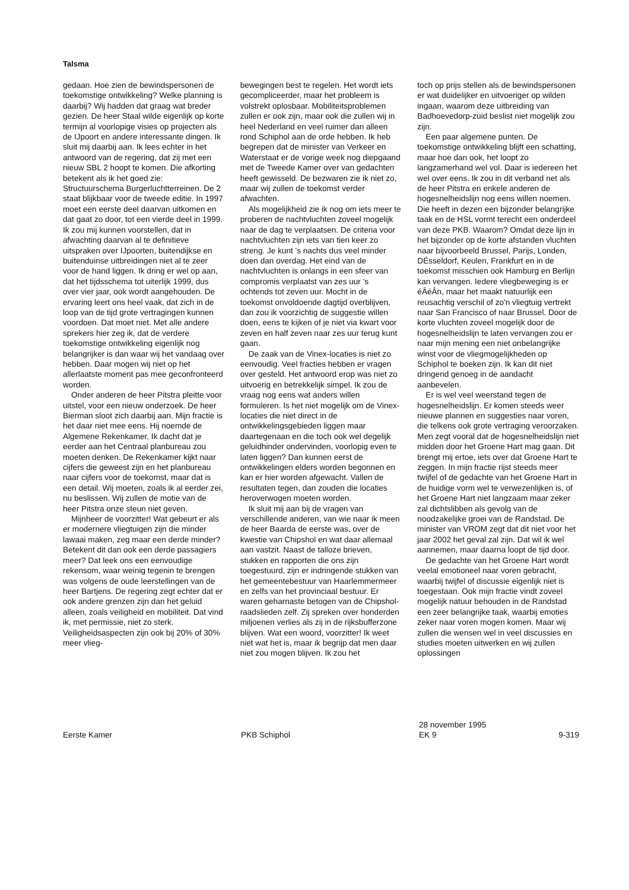Talsma
gedaan. Hoe zien de bewindspersonen de toekomstige ontwikkeling? Welke planning is daarbij? Wij hadden dat graag wat breder gezien. De heer Staal wilde eigenlijk op korte termijn al voorlopige visies op projecten als de IJpoort en andere interessante dingen. Ik sluit mij daarbij aan. Ik lees echter in het antwoord van de regering, dat zij met een nieuw SBL 2 hoopt te komen. Die afkorting betekent als ik het goed zie: Structuurschema Burgerluchtterreinen. De 2 staat blijkbaar voor de tweede editie. In 1997 moet een eerste deel daarvan uitkomen en dat gaat zo door, tot een vierde deel in 1999. Ik zou mij kunnen voorstellen, dat in afwachting daarvan al te definitieve uitspraken over IJpoorten, buitendijkse en buitenduinse uitbreidingen niet al te zeer voor de hand liggen. Ik dring er wel op aan, dat het tijdsschema tot uiterlijk 1999, dus over vier jaar, ook wordt aangehouden. De ervaring leert ons heel vaak, dat zich in de loop van de tijd grote vertragingen kunnen voordoen. Dat moet niet. Met alle andere sprekers hier zeg ik, dat de verdere toekomstige ontwikkeling eigenlijk nog belangrijker is dan waar wij het vandaag over hebben. Daar mogen wij niet op het allerlaatste moment pas mee geconfronteerd worden.
Onder anderen de heer Pitstra pleitte voor uitstel, voor een nieuw onderzoek. De heer Bierman sloot zich daarbij aan. Mijn fractie is het daar niet mee eens. Hij noemde de Algemene Rekenkamer. Ik dacht dat je eerder aan het Centraal planbureau zou moeten denken. De Rekenkamer kijkt naar cijfers die geweest zijn en het planbureau naar cijfers voor de toekomst, maar dat is een detail. Wij moeten, zoals ik al eerder zei, nu beslissen. Wij zullen de motie van de heer Pitstra onze steun niet geven.
Mijnheer de voorzitter! Wat gebeurt er als er modernere vliegtuigen zijn die minder lawaai maken, zeg maar een derde minder? Betekent dit dan ook een derde passagiers meer? Dat leek ons een eenvoudige rekensom, waar weinig tegenin te brengen was volgens de oude leerstellingen van de heer Bartjens. De regering zegt echter dat er ook andere grenzen zijn dan het geluid alleen, zoals veiligheid en mobiliteit. Dat vind ik, met permissie, niet zo sterk. Veiligheidsaspecten zijn ook bij 20% of 30% meer vlieg-
bewegingen best te regelen. Het wordt iets gecompliceerder, maar het probleem is volstrekt oplosbaar. Mobiliteitsproblemen zullen er ook zijn, maar ook die zullen wij in heel Nederland en veel ruimer dan alleen rond Schiphol aan de orde hebben. Ik heb begrepen dat de minister van Verkeer en Waterstaat er de vorige week nog diepgaand met de Tweede Kamer over van gedachten heeft gewisseld. De bezwaren zie ik niet zo, maar wij zullen de toekomst verder afwachten.
Als mogelijkheid zie ik nog om iets meer te proberen de nachtvluchten zoveel mogelijk naar de dag te verplaatsen. De criteria voor nachtvluchten zijn iets van tien keer zo streng. Je kunt 's nachts dus veel minder doen dan overdag. Het eind van de nachtvluchten is onlangs in een sfeer van compromis verplaatst van zes uur 's ochtends tot zeven uur. Mocht in de toekomst onvoldoende dagtijd overblijven, dan zou ik voorzichtig de suggestie willen doen, eens te kijken of je niet via kwart voor zeven en half zeven naar zes uur terug kunt gaan.
De zaak van de Vinex-locaties is niet zo eenvoudig. Veel fracties hebben er vragen over gesteld. Het antwoord erop was niet zo uitvoerig en betrekkelijk simpel. Ik zou de vraag nog eens wat anders willen formuleren. Is het niet mogelijk om de Vinex-locaties die niet direct in de ontwikkelingsgebieden liggen maar daartegenaan en die toch ook wel degelijk geluidhinder ondervinden, voorlopig even te laten liggen? Dan kunnen eerst de ontwikkelingen elders worden begonnen en kan er hier worden afgewacht. Vallen de resultaten tegen, dan zouden die locaties heroverwogen moeten worden.
Ik sluit mij aan bij de vragen van verschillende anderen, van wie naar ik meen de heer Baarda de eerste was, over de kwestie van Chipshol en wat daar allemaal aan vastzit. Naast de talloze brieven, stukken en rapporten die ons zijn toegestuurd, zijn er indringende stukken van het gemeentebestuur van Haarlemmermeer en zelfs van het provinciaal bestuur. Er waren geharnaste betogen van de Chipshol-raadslieden zelf. Zij spreken over honderden miljoenen verlies als zij in de rijksbufferzone blijven. Wat een woord, voorzitter! Ik weet niet wat het is, maar ik begrijp dat men daar niet zou mogen blijven. Ik zou het
toch op prijs stellen als de bewindspersonen er wat duidelijker en uitvoeriger op wilden ingaan, waarom deze uitbreiding van Badhoevedorp-zuid beslist niet mogelijk zou zijn.
Een paar algemene punten. De toekomstige ontwikkeling blijft een schatting, maar hoe dan ook, het loopt zo langzamerhand wel vol. Daar is iedereen het wel over eens. Ik zou in dit verband net als de heer Pitstra en enkele anderen de hogesnelheidslijn nog eens willen noemen. Die heeft in dezen een bijzonder belangrijke taak en de HSL vormt terecht een onderdeel van deze PKB. Waarom? Omdat deze lijn in het bijzonder op de korte afstanden vluchten naar bijvoorbeeld Brussel, Parijs, Londen, DÉsseldorf, Keulen, Frankfurt en in de toekomst misschien ook Hamburg en Berlijn kan vervangen. Iedere vliegbeweging is er éÂéÂn, maar het maakt natuurlijk een reusachtig verschil of zo'n vliegtuig vertrekt naar San Francisco of naar Brussel. Door de korte vluchten zoveel mogelijk door de hogesnelheidslijn te laten vervangen zou er naar mijn mening een niet onbelangrijke winst voor de vliegmogelijkheden op Schiphol te boeken zijn. Ik kan dit niet dringend genoeg in de aandacht aanbevelen.
Er is wel veel weerstand tegen de hogesnelheidslijn. Er komen steeds weer nieuwe plannen en suggesties naar voren, die telkens ook grote vertraging veroorzaken. Men zegt vooral dat de hogesnelheidslijn niet midden door het Groene Hart mag gaan. Dit brengt mij ertoe, iets over dat Groene Hart te zeggen. In mijn fractie rijst steeds meer twijfel of de gedachte van het Groene Hart in de huidige vorm wel te verwezenlijken is, of het Groene Hart niet langzaam maar zeker zal dichtslibben als gevolg van de noodzakelijke groei van de Randstad. De minister van VROM zegt dat dit niet voor het jaar 2002 het geval zal zijn. Dat wil ik wel aannemen, maar daarna loopt de tijd door.
De gedachte van het Groene Hart wordt veelal emotioneel naar voren gebracht, waarbij twijfel of discussie eigenlijk niet is toegestaan. Ook mijn fractie vindt zoveel mogelijk natuur behouden in de Randstad een zeer belangrijke taak, waarbij emoties zeker naar voren mogen komen. Maar wij zullen die wensen wel in veel discussies en studies moeten uitwerken en wij zullen oplossingen
Eerste Kamer PKB Schiphol
28 november 1995
EK 9
9-319